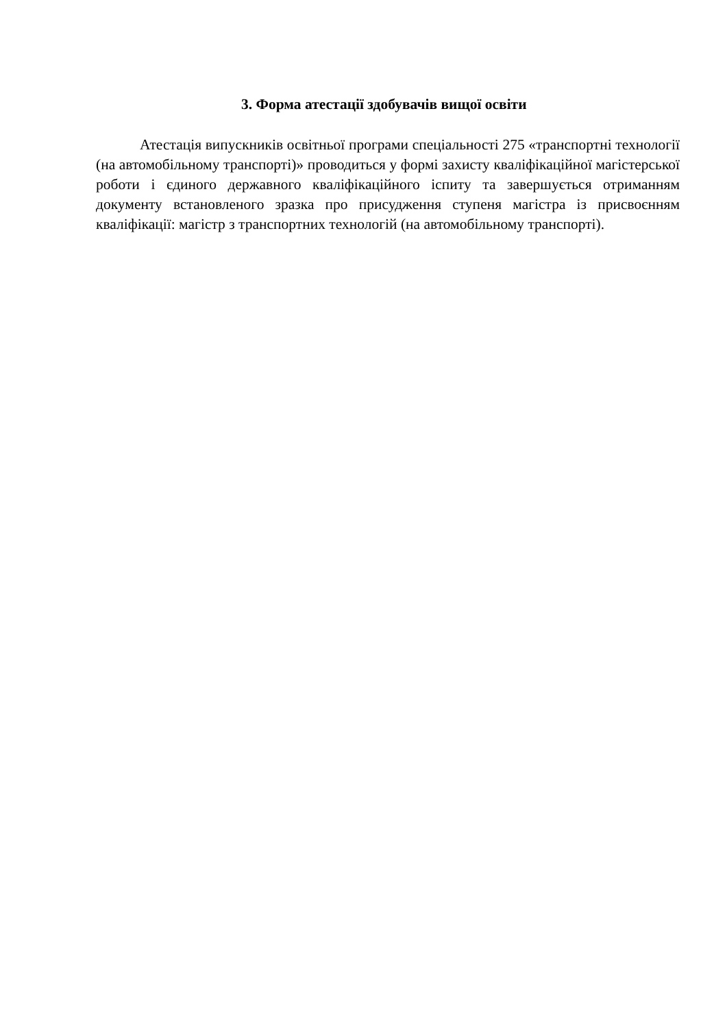3. Форма атестації здобувачів вищої освіти
Атестація випускників освітньої програми спеціальності 275 «транспортні технології (на автомобільному транспорті)» проводиться у формі захисту кваліфікаційної магістерської роботи і єдиного державного кваліфікаційного іспиту та завершується отриманням документу встановленого зразка про присудження ступеня магістра із присвоєнням кваліфікації: магістр з транспортних технологій (на автомобільному транспорті).